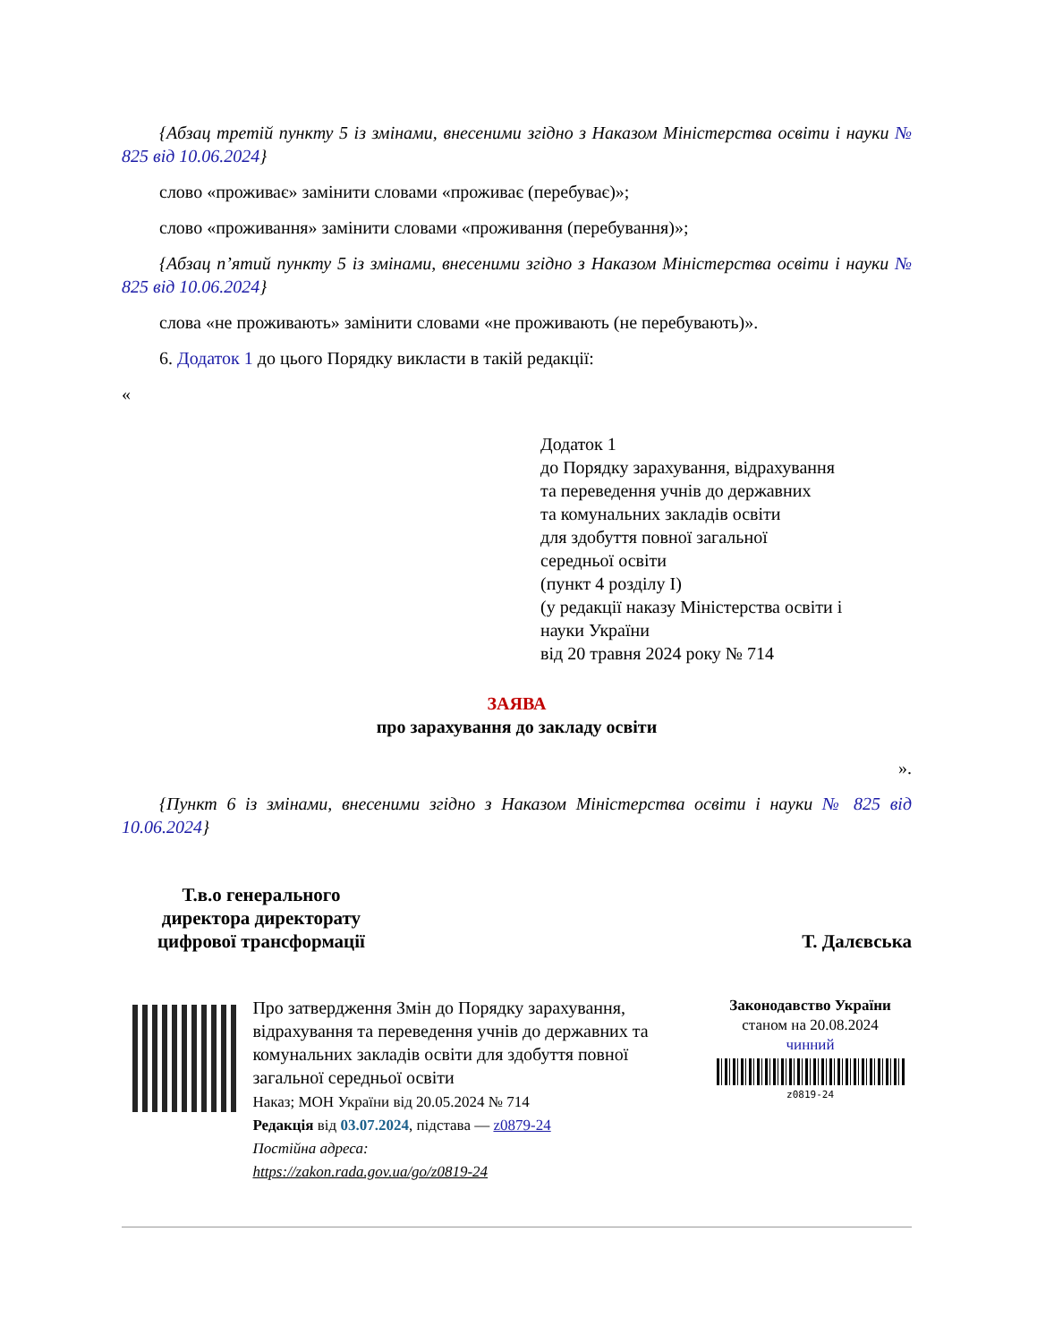{Абзац третій пункту 5 із змінами, внесеними згідно з Наказом Міністерства освіти і науки № 825 від 10.06.2024}
слово «проживає» замінити словами «проживає (перебуває)»;
слово «проживання» замінити словами «проживання (перебування)»;
{Абзац п’ятий пункту 5 із змінами, внесеними згідно з Наказом Міністерства освіти і науки № 825 від 10.06.2024}
слова «не проживають» замінити словами «не проживають (не перебувають)».
6. Додаток 1 до цього Порядку викласти в такій редакції:
«
Додаток 1
до Порядку зарахування, відрахування
та переведення учнів до державних
та комунальних закладів освіти
для здобуття повної загальної
середньої освіти
(пункт 4 розділу I)
(у редакції наказу Міністерства освіти і
науки України
від 20 травня 2024 року № 714
ЗАЯВА
про зарахування до закладу освіти
».
{Пункт 6 із змінами, внесеними згідно з Наказом Міністерства освіти і науки № 825 від 10.06.2024}
Т.в.о генерального
директора директорату
цифрової трансформації
Т. Далєвська
Про затвердження Змін до Порядку зарахування, відрахування та переведення учнів до державних та комунальних закладів освіти для здобуття повної загальної середньої освіти
Наказ; МОН України від 20.05.2024 № 714
Редакція від 03.07.2024, підстава — z0879-24
Постійна адреса:
https://zakon.rada.gov.ua/go/z0819-24
Законодавство України
станом на 20.08.2024
чинний
z0819-24